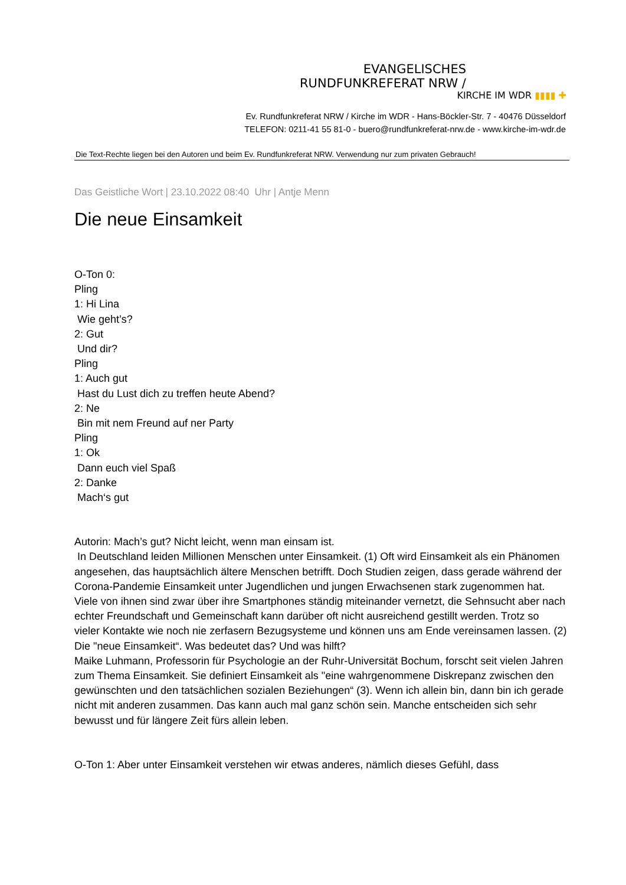EVANGELISCHES
RUNDFUNKREFERAT NRW /
KIRCHE IM WDR ▮▮▮▮ ✚
Ev. Rundfunkreferat NRW / Kirche im WDR - Hans-Böckler-Str. 7 - 40476 Düsseldorf
TELEFON: 0211-41 55 81-0 - buero@rundfunkreferat-nrw.de - www.kirche-im-wdr.de
Die Text-Rechte liegen bei den Autoren und beim Ev. Rundfunkreferat NRW. Verwendung nur zum privaten Gebrauch!
Das Geistliche Wort | 23.10.2022 08:40 Uhr | Antje Menn
Die neue Einsamkeit
O-Ton 0:
Pling
1: Hi Lina
Wie geht’s?
2: Gut
Und dir?
Pling
1: Auch gut
Hast du Lust dich zu treffen heute Abend?
2: Ne
Bin mit nem Freund auf ner Party
Pling
1: Ok
Dann euch viel Spaß
2: Danke
Mach‘s gut
Autorin: Mach’s gut? Nicht leicht, wenn man einsam ist.
In Deutschland leiden Millionen Menschen unter Einsamkeit. (1) Oft wird Einsamkeit als ein Phänomen angesehen, das hauptsächlich ältere Menschen betrifft. Doch Studien zeigen, dass gerade während der Corona-Pandemie Einsamkeit unter Jugendlichen und jungen Erwachsenen stark zugenommen hat. Viele von ihnen sind zwar über ihre Smartphones ständig miteinander vernetzt, die Sehnsucht aber nach echter Freundschaft und Gemeinschaft kann darüber oft nicht ausreichend gestillt werden. Trotz so vieler Kontakte wie noch nie zerfasern Bezugsysteme und können uns am Ende vereinsamen lassen. (2) Die "neue Einsamkeit“. Was bedeutet das? Und was hilft?
Maike Luhmann, Professorin für Psychologie an der Ruhr-Universität Bochum, forscht seit vielen Jahren zum Thema Einsamkeit. Sie definiert Einsamkeit als "eine wahrgenommene Diskrepanz zwischen den gewünschten und den tatsächlichen sozialen Beziehungen“ (3). Wenn ich allein bin, dann bin ich gerade nicht mit anderen zusammen. Das kann auch mal ganz schön sein. Manche entscheiden sich sehr bewusst und für längere Zeit fürs allein leben.
O-Ton 1: Aber unter Einsamkeit verstehen wir etwas anderes, nämlich dieses Gefühl, dass